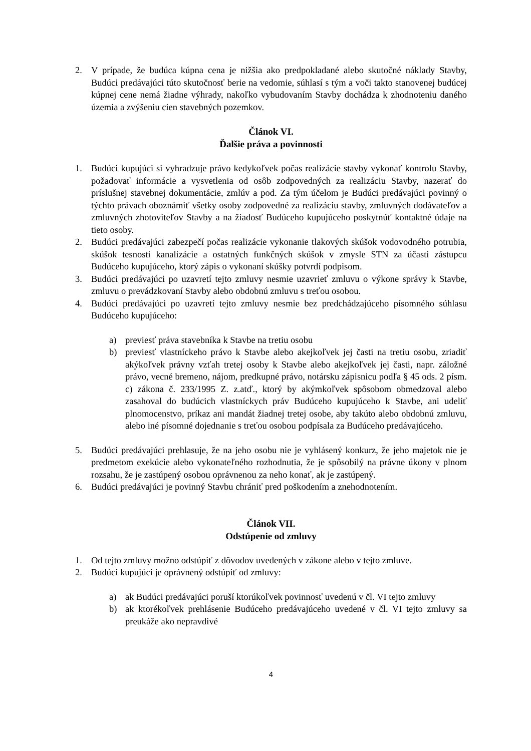2. V prípade, že budúca kúpna cena je nižšia ako predpokladané alebo skutočné náklady Stavby, Budúci predávajúci túto skutočnosť berie na vedomie, súhlasí s tým a voči takto stanovenej budúcej kúpnej cene nemá žiadne výhrady, nakoľko vybudovaním Stavby dochádza k zhodnoteniu daného územia a zvýšeniu cien stavebných pozemkov.
Článok VI.
Ďalšie práva a povinnosti
1. Budúci kupujúci si vyhradzuje právo kedykoľvek počas realizácie stavby vykonať kontrolu Stavby, požadovať informácie a vysvetlenia od osôb zodpovedných za realizáciu Stavby, nazerať do príslušnej stavebnej dokumentácie, zmlúv a pod. Za tým účelom je Budúci predávajúci povinný o týchto právach oboznámiť všetky osoby zodpovedné za realizáciu stavby, zmluvných dodávateľov a zmluvných zhotoviteľov Stavby a na žiadosť Budúceho kupujúceho poskytnúť kontaktné údaje na tieto osoby.
2. Budúci predávajúci zabezpečí počas realizácie vykonanie tlakových skúšok vodovodného potrubia, skúšok tesnosti kanalizácie a ostatných funkčných skúšok v zmysle STN za účasti zástupcu Budúceho kupujúceho, ktorý zápis o vykonaní skúšky potvrdí podpisom.
3. Budúci predávajúci po uzavretí tejto zmluvy nesmie uzavrieť zmluvu o výkone správy k Stavbe, zmluvu o prevádzkovaní Stavby alebo obdobnú zmluvu s treťou osobou.
4. Budúci predávajúci po uzavretí tejto zmluvy nesmie bez predchádzajúceho písomného súhlasu Budúceho kupujúceho:
a) previesť práva stavebníka k Stavbe na tretiu osobu
b) previesť vlastníckeho právo k Stavbe alebo akejkoľvek jej časti na tretiu osobu, zriadiť akýkoľvek právny vzťah tretej osoby k Stavbe alebo akejkoľvek jej časti, napr. záložné právo, vecné bremeno, nájom, predkupné právo, notársku zápisnicu podľa § 45 ods. 2 písm. c) zákona č. 233/1995 Z. z.atď., ktorý by akýmkoľvek spôsobom obmedzoval alebo zasahoval do budúcich vlastníckych práv Budúceho kupujúceho k Stavbe, ani udeliť plnomocenstvo, príkaz ani mandát žiadnej tretej osobe, aby takúto alebo obdobnú zmluvu, alebo iné písomné dojednanie s treťou osobou podpísala za Budúceho predávajúceho.
5. Budúci predávajúci prehlasuje, že na jeho osobu nie je vyhlásený konkurz, že jeho majetok nie je predmetom exekúcie alebo vykonateľného rozhodnutia, že je spôsobilý na právne úkony v plnom rozsahu, že je zastúpený osobou oprávnenou za neho konať, ak je zastúpený.
6. Budúci predávajúci je povinný Stavbu chrániť pred poškodením a znehodnotením.
Článok VII.
Odstúpenie od zmluvy
1. Od tejto zmluvy možno odstúpiť z dôvodov uvedených v zákone alebo v tejto zmluve.
2. Budúci kupujúci je oprávnený odstúpiť od zmluvy:
a) ak Budúci predávajúci poruší ktorúkoľvek povinnosť uvedenú v čl. VI tejto zmluvy
b) ak ktorékoľvek prehlásenie Budúceho predávajúceho uvedené v čl. VI tejto zmluvy sa preukáže ako nepravdivé
4